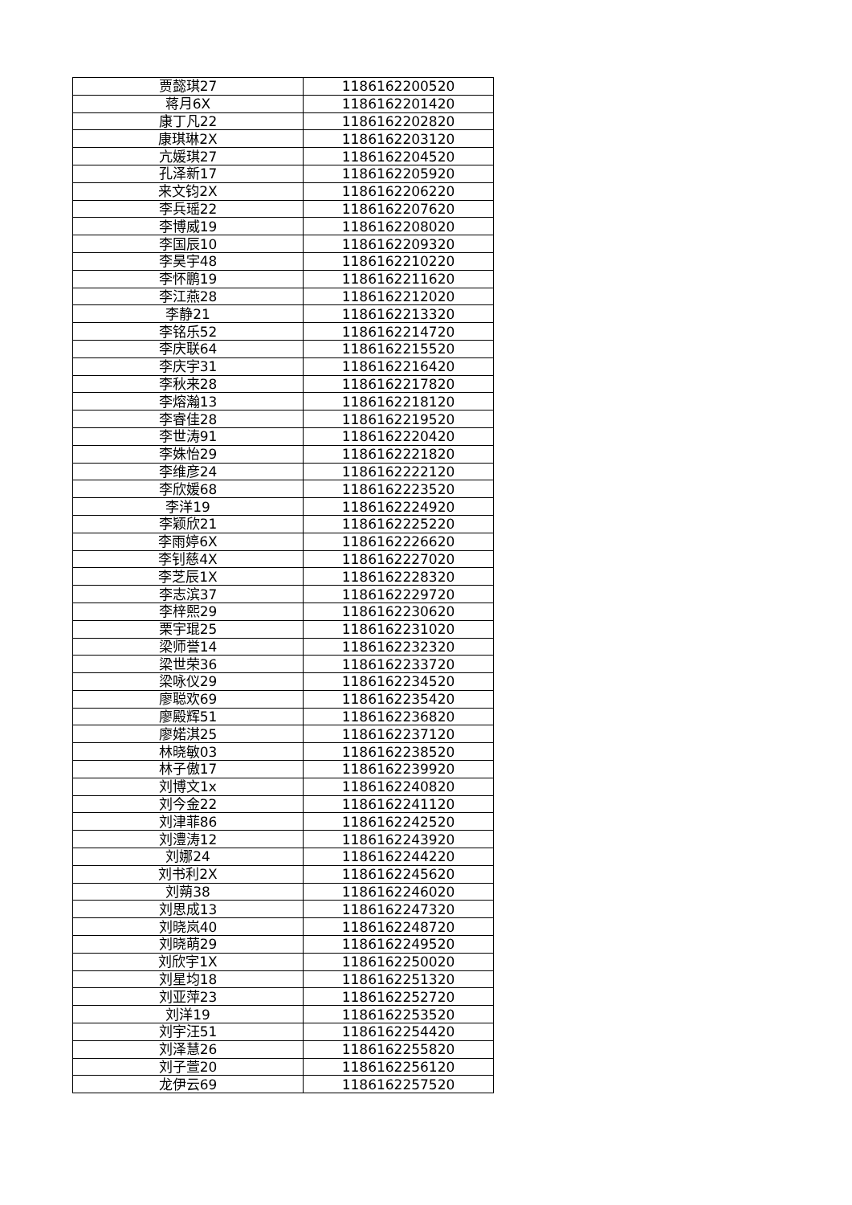| 贾懿琪27 | 1186162200520 |
| 蒋月6X | 1186162201420 |
| 康丁凡22 | 1186162202820 |
| 康琪琳2X | 1186162203120 |
| 亢媛琪27 | 1186162204520 |
| 孔泽新17 | 1186162205920 |
| 来文钧2X | 1186162206220 |
| 李兵瑶22 | 1186162207620 |
| 李博威19 | 1186162208020 |
| 李国辰10 | 1186162209320 |
| 李昊宇48 | 1186162210220 |
| 李怀鹏19 | 1186162211620 |
| 李江燕28 | 1186162212020 |
| 李静21 | 1186162213320 |
| 李铭乐52 | 1186162214720 |
| 李庆联64 | 1186162215520 |
| 李庆宇31 | 1186162216420 |
| 李秋来28 | 1186162217820 |
| 李熔瀚13 | 1186162218120 |
| 李睿佳28 | 1186162219520 |
| 李世涛91 | 1186162220420 |
| 李姝怡29 | 1186162221820 |
| 李维彦24 | 1186162222120 |
| 李欣媛68 | 1186162223520 |
| 李洋19 | 1186162224920 |
| 李颖欣21 | 1186162225220 |
| 李雨婷6X | 1186162226620 |
| 李钊慈4X | 1186162227020 |
| 李芝辰1X | 1186162228320 |
| 李志滨37 | 1186162229720 |
| 李梓熙29 | 1186162230620 |
| 栗宇琨25 | 1186162231020 |
| 梁师誉14 | 1186162232320 |
| 梁世荣36 | 1186162233720 |
| 梁咏仪29 | 1186162234520 |
| 廖聪欢69 | 1186162235420 |
| 廖殿辉51 | 1186162236820 |
| 廖婼淇25 | 1186162237120 |
| 林晓敏03 | 1186162238520 |
| 林子傲17 | 1186162239920 |
| 刘博文1x | 1186162240820 |
| 刘今金22 | 1186162241120 |
| 刘津菲86 | 1186162242520 |
| 刘澧涛12 | 1186162243920 |
| 刘娜24 | 1186162244220 |
| 刘书利2X | 1186162245620 |
| 刘蒴38 | 1186162246020 |
| 刘思成13 | 1186162247320 |
| 刘晓岚40 | 1186162248720 |
| 刘晓萌29 | 1186162249520 |
| 刘欣宇1X | 1186162250020 |
| 刘星均18 | 1186162251320 |
| 刘亚萍23 | 1186162252720 |
| 刘洋19 | 1186162253520 |
| 刘宇汪51 | 1186162254420 |
| 刘泽慧26 | 1186162255820 |
| 刘子萱20 | 1186162256120 |
| 龙伊云69 | 1186162257520 |